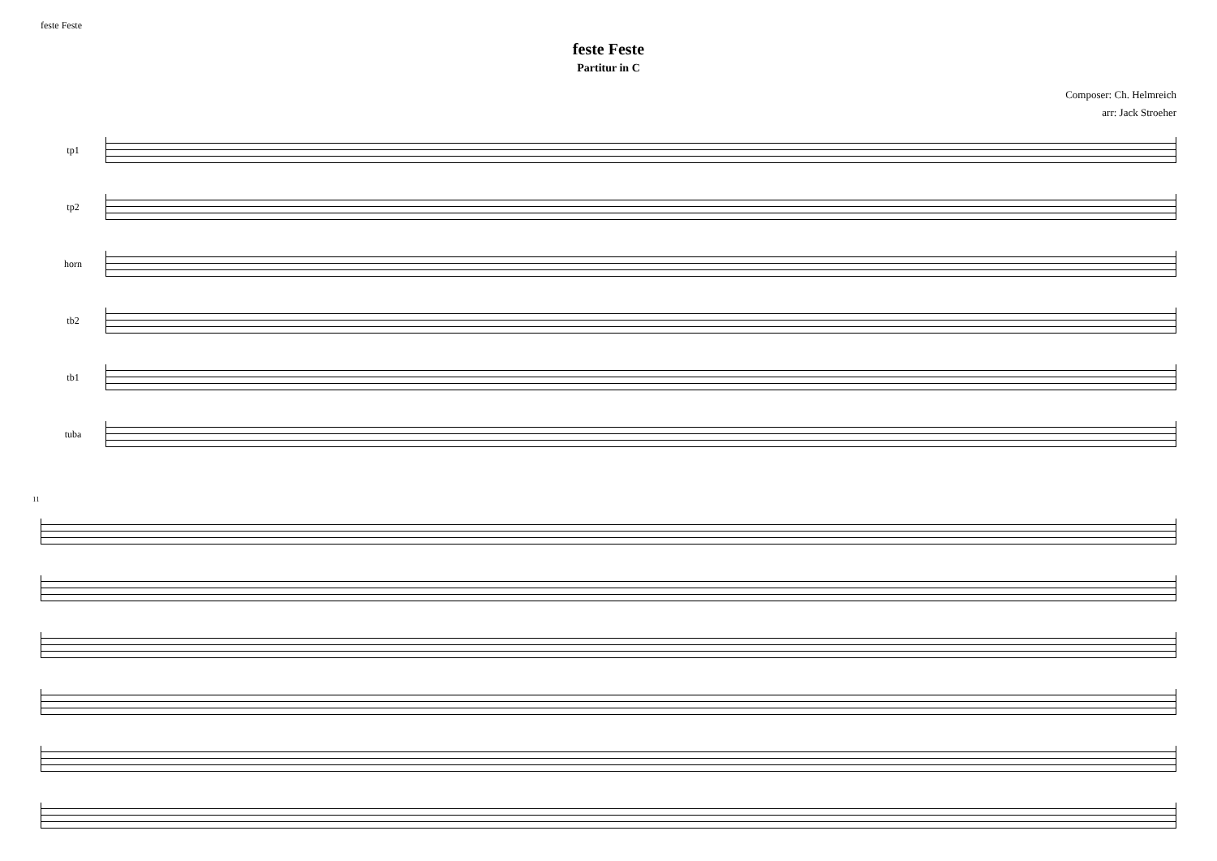feste Feste
feste Feste
Partitur in C
Composer: Ch. Helmreich
arr: Jack Stroeher
tp1
tp2
horn
tb2
tb1
tuba
11